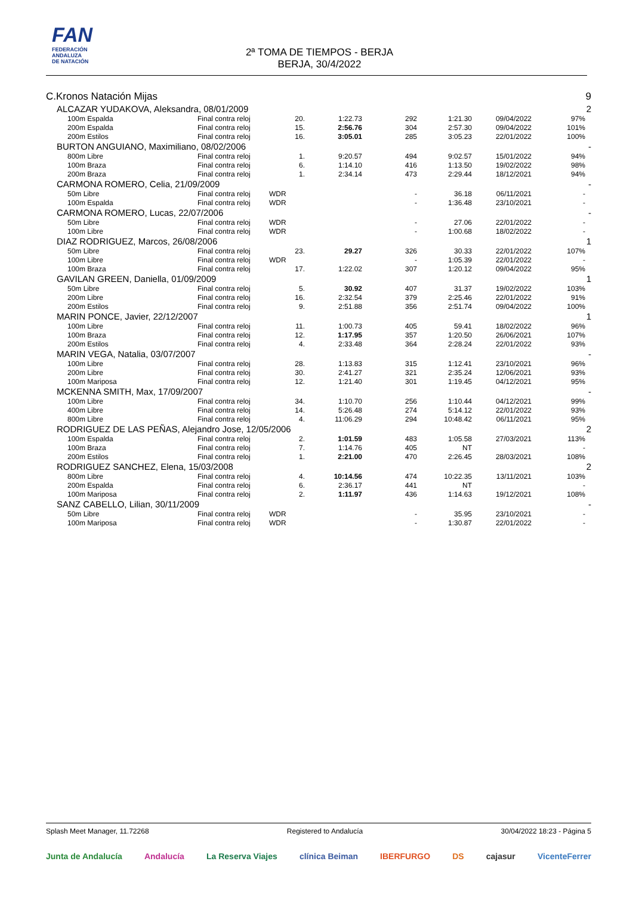FAN
FEDERACIÓN
ANDALUZA
DE NATACIÓN
2ª TOMA DE TIEMPOS - BERJA
BERJA, 30/4/2022
| C.Kronos Natación Mijas | | | | | | | | | | 9 |
| | ALCAZAR YUDAKOVA, Aleksandra, 08/01/2009 | | | | | | | | | 2 |
| | | 100m Espalda | Final contra reloj | 20. | 1:22.73 | 292 | 1:21.30 | 09/04/2022 | 97% | |
| | | 200m Espalda | Final contra reloj | 15. | 2:56.76 | 304 | 2:57.30 | 09/04/2022 | 101% | |
| | | 200m Estilos | Final contra reloj | 16. | 3:05.01 | 285 | 3:05.23 | 22/01/2022 | 100% | |
| | BURTON ANGUIANO, Maximiliano, 08/02/2006 | | | | | | | | | - |
| | | 800m Libre | Final contra reloj | 1. | 9:20.57 | 494 | 9:02.57 | 15/01/2022 | 94% | |
| | | 100m Braza | Final contra reloj | 6. | 1:14.10 | 416 | 1:13.50 | 19/02/2022 | 98% | |
| | | 200m Braza | Final contra reloj | 1. | 2:34.14 | 473 | 2:29.44 | 18/12/2021 | 94% | |
| | CARMONA ROMERO, Celia, 21/09/2009 | | | | | | | | | - |
| | | 50m Libre | Final contra reloj | WDR | | - | 36.18 | 06/11/2021 | - | |
| | | 100m Espalda | Final contra reloj | WDR | | - | 1:36.48 | 23/10/2021 | - | |
| | CARMONA ROMERO, Lucas, 22/07/2006 | | | | | | | | | - |
| | | 50m Libre | Final contra reloj | WDR | | - | 27.06 | 22/01/2022 | - | |
| | | 100m Libre | Final contra reloj | WDR | | - | 1:00.68 | 18/02/2022 | - | |
| | DIAZ RODRIGUEZ, Marcos, 26/08/2006 | | | | | | | | | 1 |
| | | 50m Libre | Final contra reloj | 23. | 29.27 | 326 | 30.33 | 22/01/2022 | 107% | |
| | | 100m Libre | Final contra reloj | WDR | | - | 1:05.39 | 22/01/2022 | - | |
| | | 100m Braza | Final contra reloj | 17. | 1:22.02 | 307 | 1:20.12 | 09/04/2022 | 95% | |
| | GAVILAN GREEN, Daniella, 01/09/2009 | | | | | | | | | 1 |
| | | 50m Libre | Final contra reloj | 5. | 30.92 | 407 | 31.37 | 19/02/2022 | 103% | |
| | | 200m Libre | Final contra reloj | 16. | 2:32.54 | 379 | 2:25.46 | 22/01/2022 | 91% | |
| | | 200m Estilos | Final contra reloj | 9. | 2:51.88 | 356 | 2:51.74 | 09/04/2022 | 100% | |
| | MARIN PONCE, Javier, 22/12/2007 | | | | | | | | | 1 |
| | | 100m Libre | Final contra reloj | 11. | 1:00.73 | 405 | 59.41 | 18/02/2022 | 96% | |
| | | 100m Braza | Final contra reloj | 12. | 1:17.95 | 357 | 1:20.50 | 26/06/2021 | 107% | |
| | | 200m Estilos | Final contra reloj | 4. | 2:33.48 | 364 | 2:28.24 | 22/01/2022 | 93% | |
| | MARIN VEGA, Natalia, 03/07/2007 | | | | | | | | | - |
| | | 100m Libre | Final contra reloj | 28. | 1:13.83 | 315 | 1:12.41 | 23/10/2021 | 96% | |
| | | 200m Libre | Final contra reloj | 30. | 2:41.27 | 321 | 2:35.24 | 12/06/2021 | 93% | |
| | | 100m Mariposa | Final contra reloj | 12. | 1:21.40 | 301 | 1:19.45 | 04/12/2021 | 95% | |
| | MCKENNA SMITH, Max, 17/09/2007 | | | | | | | | | - |
| | | 100m Libre | Final contra reloj | 34. | 1:10.70 | 256 | 1:10.44 | 04/12/2021 | 99% | |
| | | 400m Libre | Final contra reloj | 14. | 5:26.48 | 274 | 5:14.12 | 22/01/2022 | 93% | |
| | | 800m Libre | Final contra reloj | 4. | 11:06.29 | 294 | 10:48.42 | 06/11/2021 | 95% | |
| | RODRIGUEZ DE LAS PEÑAS, Alejandro Jose, 12/05/2006 | | | | | | | | | 2 |
| | | 100m Espalda | Final contra reloj | 2. | 1:01.59 | 483 | 1:05.58 | 27/03/2021 | 113% | |
| | | 100m Braza | Final contra reloj | 7. | 1:14.76 | 405 | NT | | - | |
| | | 200m Estilos | Final contra reloj | 1. | 2:21.00 | 470 | 2:26.45 | 28/03/2021 | 108% | |
| | RODRIGUEZ SANCHEZ, Elena, 15/03/2008 | | | | | | | | | 2 |
| | | 800m Libre | Final contra reloj | 4. | 10:14.56 | 474 | 10:22.35 | 13/11/2021 | 103% | |
| | | 200m Espalda | Final contra reloj | 6. | 2:36.17 | 441 | NT | | - | |
| | | 100m Mariposa | Final contra reloj | 2. | 1:11.97 | 436 | 1:14.63 | 19/12/2021 | 108% | |
| | SANZ CABELLO, Lilian, 30/11/2009 | | | | | | | | | - |
| | | 50m Libre | Final contra reloj | WDR | | - | 35.95 | 23/10/2021 | - | |
| | | 100m Mariposa | Final contra reloj | WDR | | - | 1:30.87 | 22/01/2022 | - | |
Splash Meet Manager, 11.72268 Registered to Andalucía 30/04/2022 18:23 - Página 5
Junta de Andalucía Andalucía La Reserva Viajes clínica Beiman IBERFURGO DS cajasur VicenteFerrer